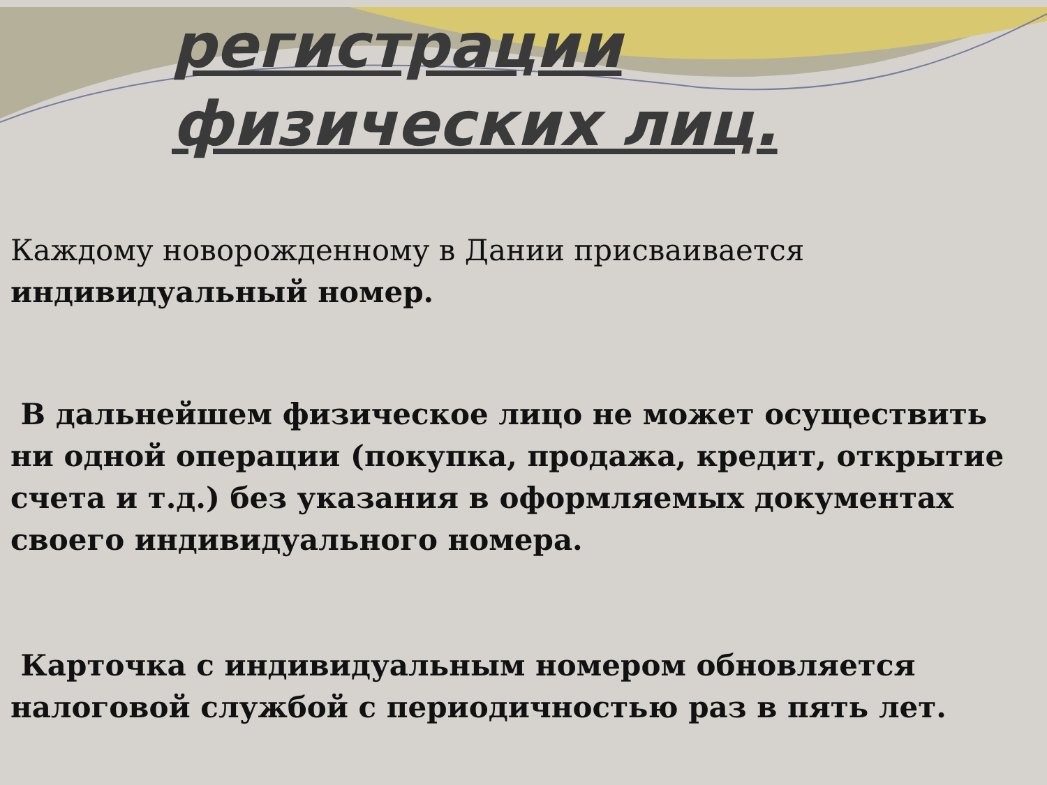регистрации
физических лиц.
Каждому новорожденному в Дании присваивается индивидуальный номер.
В дальнейшем физическое лицо не может осуществить ни одной операции (покупка, продажа, кредит, открытие счета и т.д.) без указания в оформляемых документах своего индивидуального номера.
Карточка с индивидуальным номером обновляется налоговой службой с периодичностью раз в пять лет.